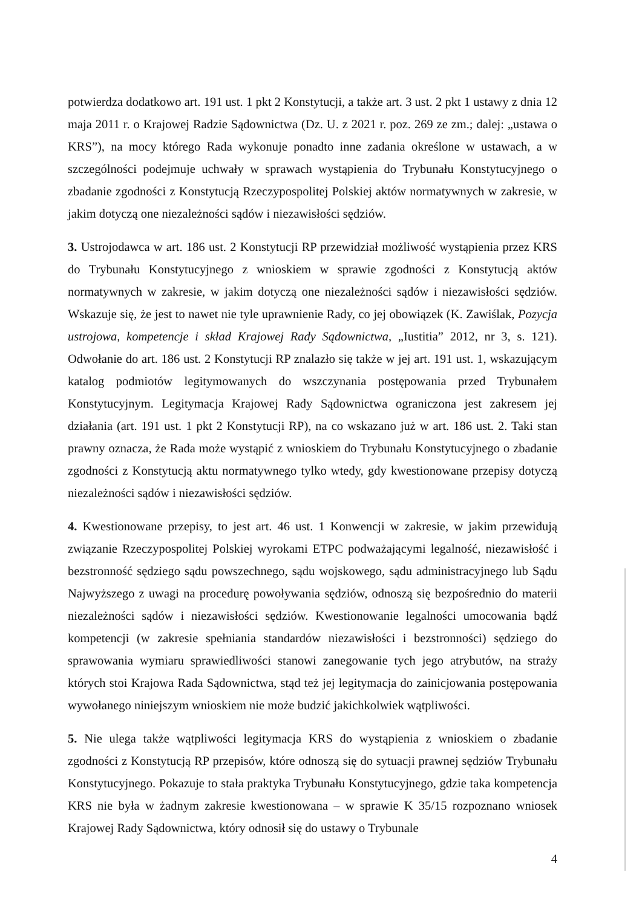potwierdza dodatkowo art. 191 ust. 1 pkt 2 Konstytucji, a także art. 3 ust. 2 pkt 1 ustawy z dnia 12 maja 2011 r. o Krajowej Radzie Sądownictwa (Dz. U. z 2021 r. poz. 269 ze zm.; dalej: „ustawa o KRS”), na mocy którego Rada wykonuje ponadto inne zadania określone w ustawach, a w szczególności podejmuje uchwały w sprawach wystąpienia do Trybunału Konstytucyjnego o zbadanie zgodności z Konstytucją Rzeczypospolitej Polskiej aktów normatywnych w zakresie, w jakim dotyczą one niezależności sądów i niezawisłości sędziów.
3. Ustrojodawca w art. 186 ust. 2 Konstytucji RP przewidział możliwość wystąpienia przez KRS do Trybunału Konstytucyjnego z wnioskiem w sprawie zgodności z Konstytucją aktów normatywnych w zakresie, w jakim dotyczą one niezależności sądów i niezawisłości sędziów. Wskazuje się, że jest to nawet nie tyle uprawnienie Rady, co jej obowiązek (K. Zawiślak, Pozycja ustrojowa, kompetencje i skład Krajowej Rady Sądownictwa, „Iustitia” 2012, nr 3, s. 121). Odwołanie do art. 186 ust. 2 Konstytucji RP znalazło się także w jej art. 191 ust. 1, wskazującym katalog podmiotów legitymowanych do wszczynania postępowania przed Trybunałem Konstytucyjnym. Legitymacja Krajowej Rady Sądownictwa ograniczona jest zakresem jej działania (art. 191 ust. 1 pkt 2 Konstytucji RP), na co wskazano już w art. 186 ust. 2. Taki stan prawny oznacza, że Rada może wystąpić z wnioskiem do Trybunału Konstytucyjnego o zbadanie zgodności z Konstytucją aktu normatywnego tylko wtedy, gdy kwestionowane przepisy dotyczą niezależności sądów i niezawisłości sędziów.
4. Kwestionowane przepisy, to jest art. 46 ust. 1 Konwencji w zakresie, w jakim przewidują związanie Rzeczypospolitej Polskiej wyrokami ETPC podważającymi legalność, niezawisłość i bezstronność sędziego sądu powszechnego, sądu wojskowego, sądu administracyjnego lub Sądu Najwyższego z uwagi na procedurę powoływania sędziów, odnoszą się bezpośrednio do materii niezależności sądów i niezawisłości sędziów. Kwestionowanie legalności umocowania bądź kompetencji (w zakresie spełniania standardów niezawisłości i bezstronności) sędziego do sprawowania wymiaru sprawiedliwości stanowi zanegowanie tych jego atrybutów, na straży których stoi Krajowa Rada Sądownictwa, stąd też jej legitymacja do zainicjowania postępowania wywołanego niniejszym wnioskiem nie może budzić jakichkolwiek wątpliwości.
5. Nie ulega także wątpliwości legitymacja KRS do wystąpienia z wnioskiem o zbadanie zgodności z Konstytucją RP przepisów, które odnoszą się do sytuacji prawnej sędziów Trybunału Konstytucyjnego. Pokazuje to stała praktyka Trybunału Konstytucyjnego, gdzie taka kompetencja KRS nie była w żadnym zakresie kwestionowana – w sprawie K 35/15 rozpoznano wniosek Krajowej Rady Sądownictwa, który odnosił się do ustawy o Trybunale
4